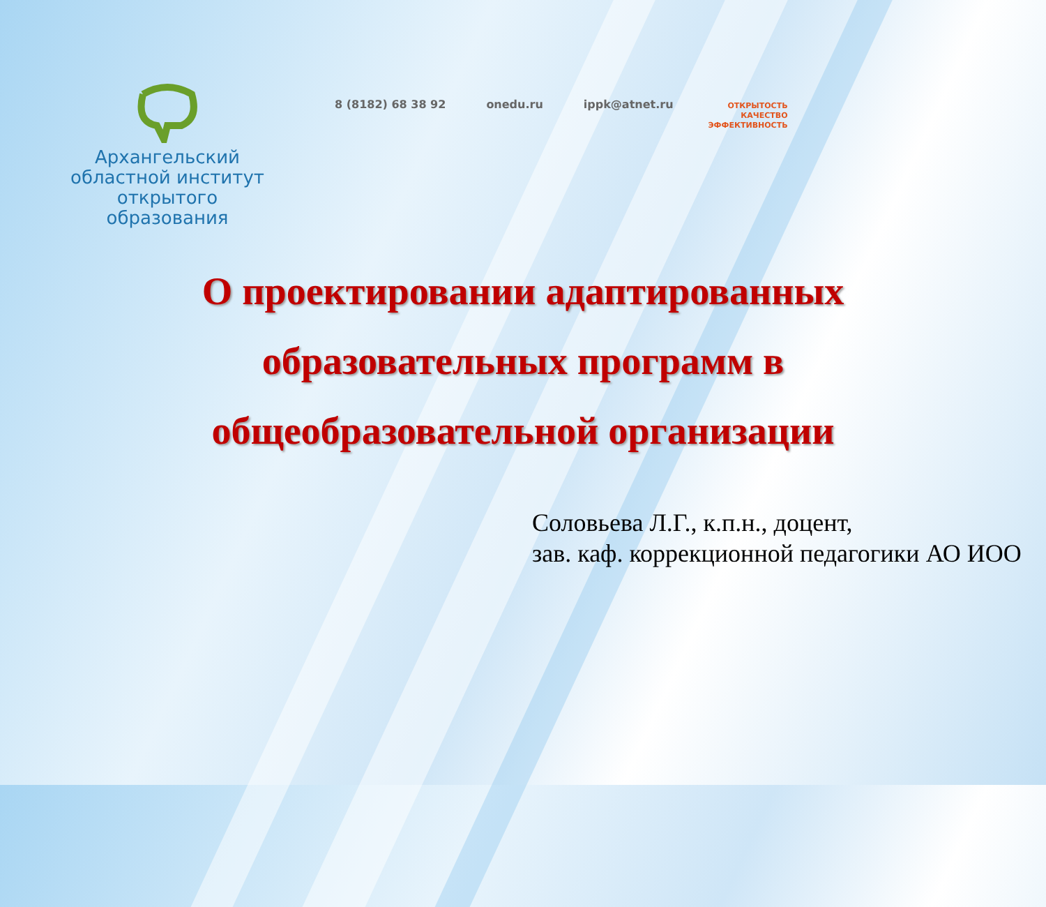Архангельский
областной институт
открытого
образования
8 (8182) 68 38 92 onedu.ru ippk@atnet.ru
ОТКРЫТОСТЬ
КАЧЕСТВО
ЭФФЕКТИВНОСТЬ
О проектировании адаптированных
образовательных программ в
общеобразовательной организации
Соловьева Л.Г., к.п.н., доцент,
зав. каф. коррекционной педагогики АО ИОО